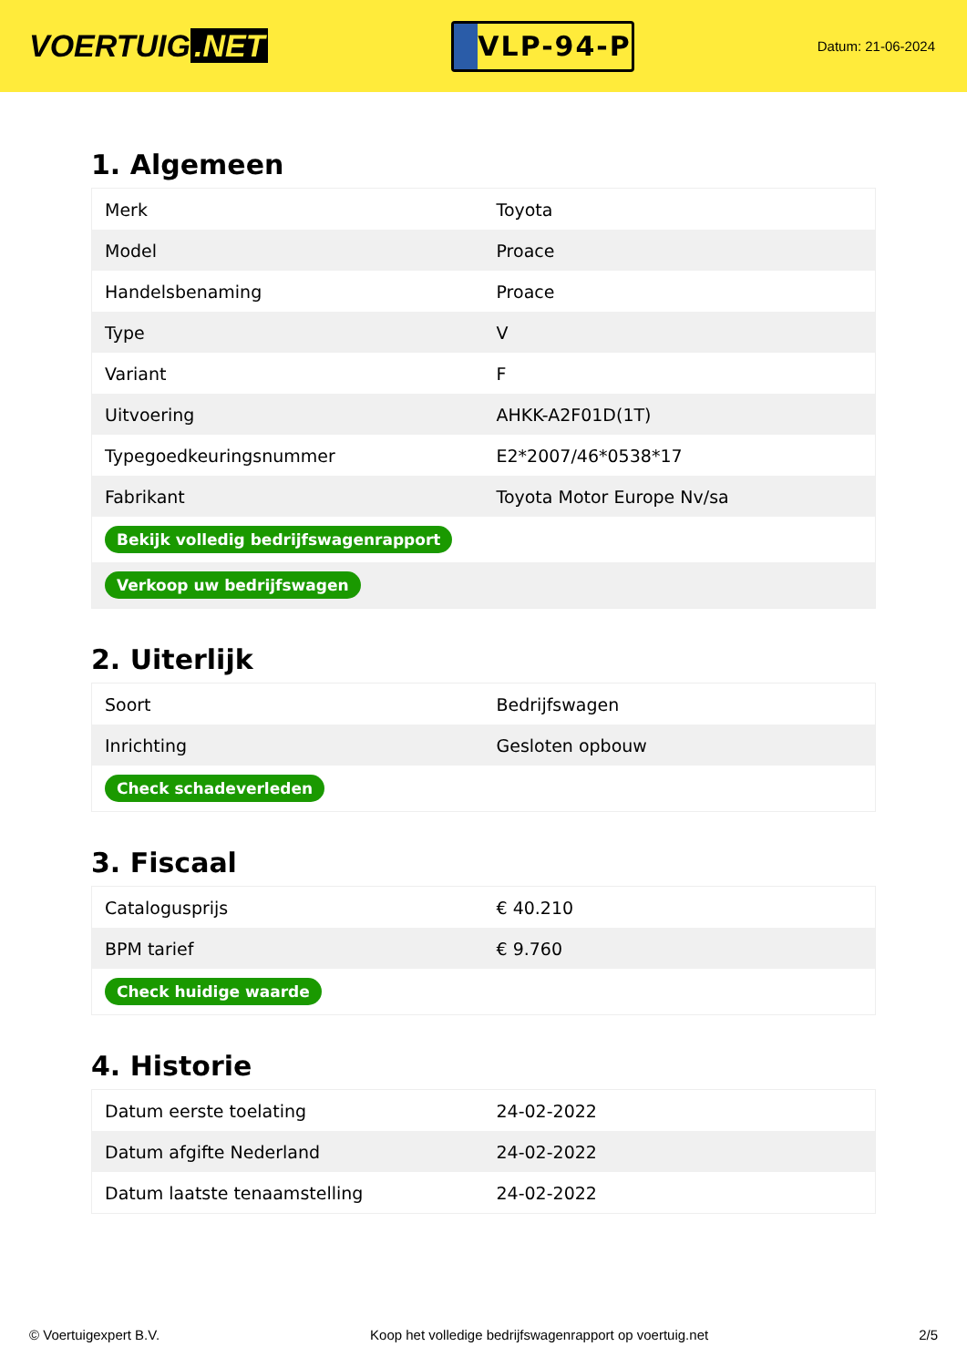VOERTUIG.NET
VLP-94-P
Datum: 21-06-2024
1. Algemeen
| Merk | Toyota |
| Model | Proace |
| Handelsbenaming | Proace |
| Type | V |
| Variant | F |
| Uitvoering | AHKK-A2F01D(1T) |
| Typegoedkeuringsnummer | E2*2007/46*0538*17 |
| Fabrikant | Toyota Motor Europe Nv/sa |
| Bekijk volledig bedrijfswagenrapport | |
| Verkoop uw bedrijfswagen | |
2. Uiterlijk
| Soort | Bedrijfswagen |
| Inrichting | Gesloten opbouw |
| Check schadeverleden | |
3. Fiscaal
| Catalogusprijs | € 40.210 |
| BPM tarief | € 9.760 |
| Check huidige waarde | |
4. Historie
| Datum eerste toelating | 24-02-2022 |
| Datum afgifte Nederland | 24-02-2022 |
| Datum laatste tenaamstelling | 24-02-2022 |
© Voertuigexpert B.V. Koop het volledige bedrijfswagenrapport op voertuig.net 2/5